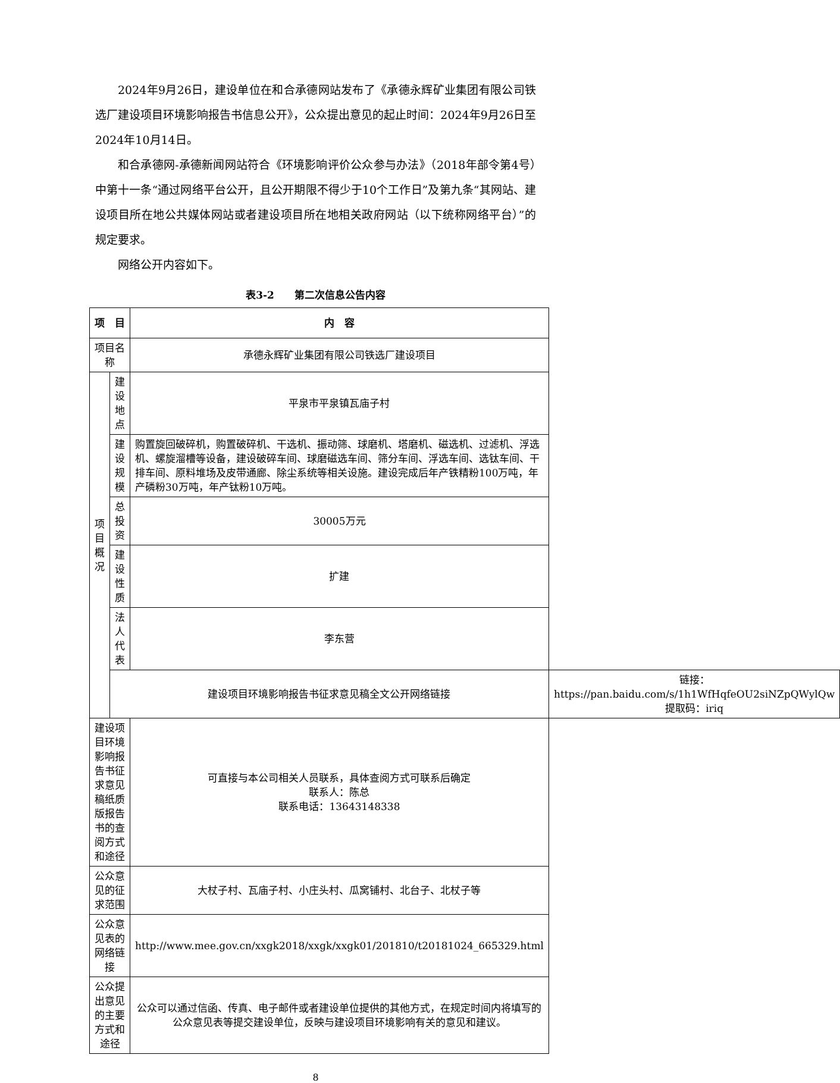2024年9月26日，建设单位在和合承德网站发布了《承德永辉矿业集团有限公司铁选厂建设项目环境影响报告书信息公开》，公众提出意见的起止时间：2024年9月26日至2024年10月14日。
和合承德网-承德新闻网站符合《环境影响评价公众参与办法》（2018年部令第4号）中第十一条“通过网络平台公开，且公开期限不得少于10个工作日”及第九条“其网站、建设项目所在地公共媒体网站或者建设项目所在地相关政府网站（以下统称网络平台）”的规定要求。
网络公开内容如下。
表3-2　　第二次信息公告内容
| 项 目 | | 内 容 | |
| --- | --- | --- | --- |
| 项目名称 | | 承德永辉矿业集团有限公司铁选厂建设项目 | |
| 项 目 概 况 | 建设地点 | 平泉市平泉镇瓦庙子村 | |
| | 建设规模 | 购置旋回破碎机，购置破碎机、干选机、振动筛、球磨机、塔磨机、磁选机、过滤机、浮选机、螺旋溜槽等设备，建设破碎车间、球磨磁选车间、筛分车间、浮选车间、选钛车间、干排车间、原料堆场及皮带通廊、除尘系统等相关设施。建设完成后年产铁精粉100万吨，年产磷粉30万吨，年产钛粉10万吨。 | |
| | 总投资 | 30005万元 | |
| | 建设性质 | 扩建 | |
| | 法人代表 | 李东营 | |
| | 建设项目环境影响报告书征求意见稿全文公开网络链接 | | 链接：https://pan.baidu.com/s/1h1WfHqfeOU2siNZpQWylQw 提取码：iriq |
| 建设项目环境影响报告书征求意见稿纸质版报告书的查阅方式和途径 | | 可直接与本公司相关人员联系，具体查阅方式可联系后确定 联系人：陈总 联系电话：13643148338 | |
| 公众意见的征求范围 | | 大杖子村、瓦庙子村、小庄头村、瓜窝铺村、北台子、北杖子等 | |
| 公众意见表的网络链接 | | http://www.mee.gov.cn/xxgk2018/xxgk/xxgk01/201810/t20181024_665329.html | |
| 公众提出意见的主要方式和途径 | | 公众可以通过信函、传真、电子邮件或者建设单位提供的其他方式，在规定时间内将填写的公众意见表等提交建设单位，反映与建设项目环境影响有关的意见和建议。 | |
8